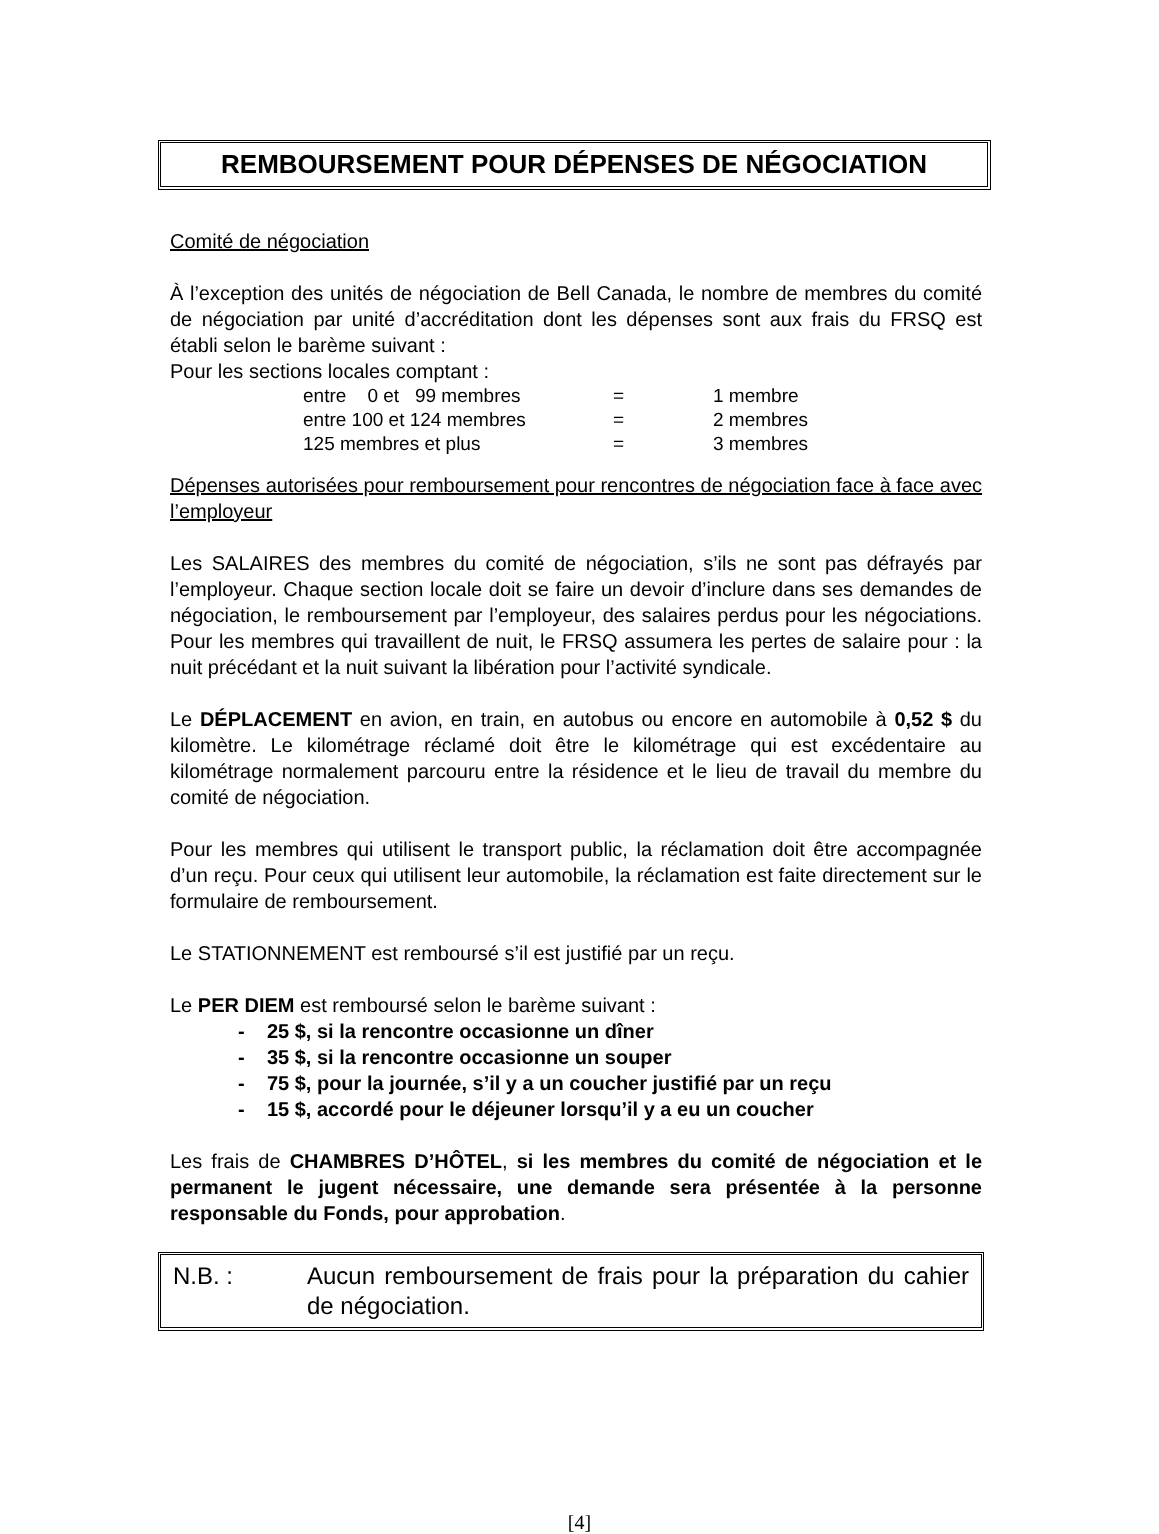REMBOURSEMENT POUR DÉPENSES DE NÉGOCIATION
Comité de négociation
À l’exception des unités de négociation de Bell Canada, le nombre de membres du comité de négociation par unité d’accréditation dont les dépenses sont aux frais du FRSQ est établi selon le barème suivant :
Pour les sections locales comptant :
| entre 0 et 99 membres | = | 1 membre |
| entre 100 et 124 membres | = | 2 membres |
| 125 membres et plus | = | 3 membres |
Dépenses autorisées pour remboursement pour rencontres de négociation face à face avec l’employeur
Les SALAIRES des membres du comité de négociation, s’ils ne sont pas défrayés par l’employeur. Chaque section locale doit se faire un devoir d’inclure dans ses demandes de négociation, le remboursement par l’employeur, des salaires perdus pour les négociations. Pour les membres qui travaillent de nuit, le FRSQ assumera les pertes de salaire pour : la nuit précédant et la nuit suivant la libération pour l’activité syndicale.
Le DÉPLACEMENT en avion, en train, en autobus ou encore en automobile à 0,52 $ du kilomètre. Le kilométrage réclamé doit être le kilométrage qui est excédentaire au kilométrage normalement parcouru entre la résidence et le lieu de travail du membre du comité de négociation.
Pour les membres qui utilisent le transport public, la réclamation doit être accompagnée d’un reçu. Pour ceux qui utilisent leur automobile, la réclamation est faite directement sur le formulaire de remboursement.
Le STATIONNEMENT est remboursé s’il est justifié par un reçu.
Le PER DIEM est remboursé selon le barème suivant :
- 25 $, si la rencontre occasionne un dîner
- 35 $, si la rencontre occasionne un souper
- 75 $, pour la journée, s’il y a un coucher justifié par un reçu
- 15 $, accordé pour le déjeuner lorsqu’il y a eu un coucher
Les frais de CHAMBRES D’HÔTEL, si les membres du comité de négociation et le permanent le jugent nécessaire, une demande sera présentée à la personne responsable du Fonds, pour approbation.
N.B. : Aucun remboursement de frais pour la préparation du cahier de négociation.
[4]